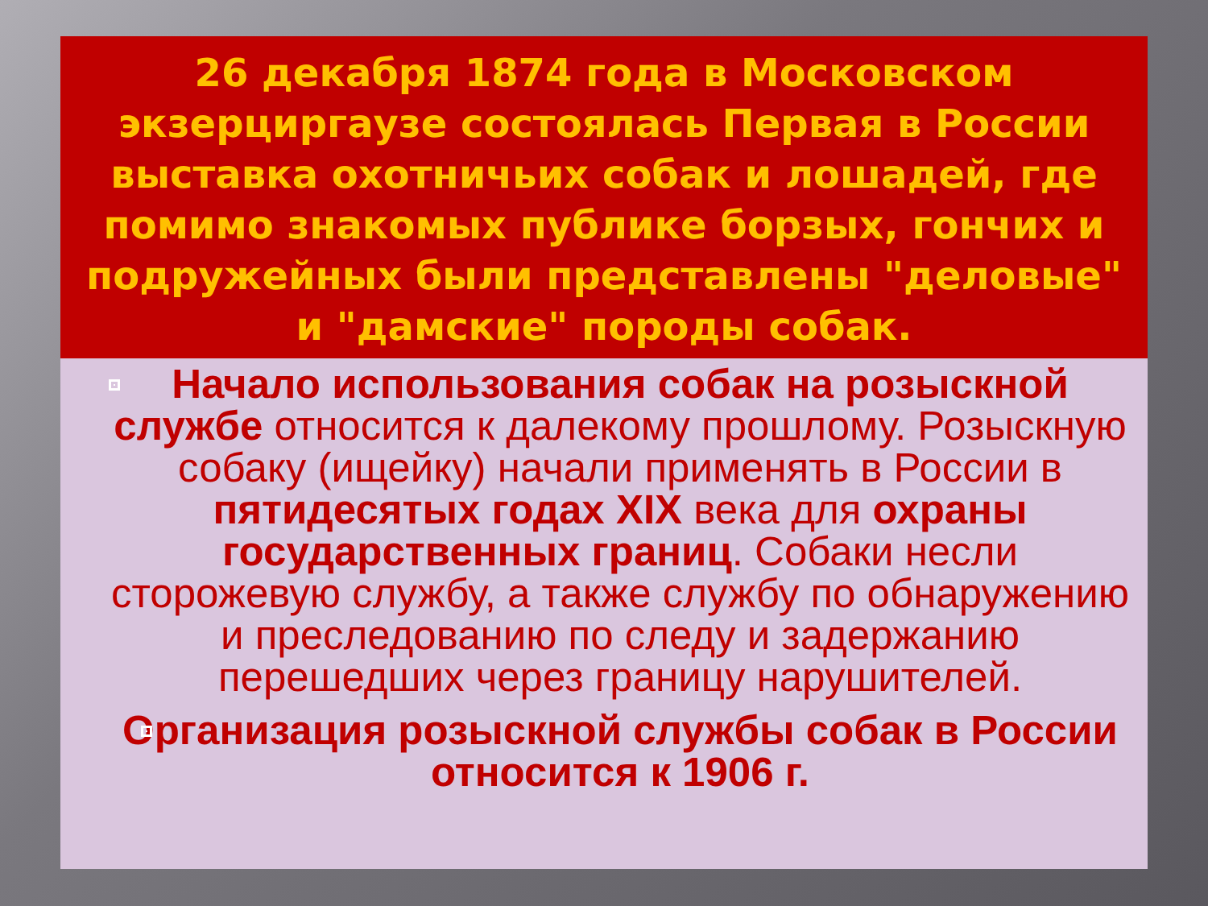26 декабря 1874 года в Московском экзерциргаузе состоялась Первая в России выставка охотничьих собак и лошадей, где помимо знакомых публике борзых, гончих и подружейных были представлены "деловые" и "дамские" породы собак.
Начало использования собак на розыскной службе относится к далекому прошлому. Розыскную собаку (ищейку) начали применять в России в пятидесятых годах XIX века для охраны государственных границ. Собаки несли сторожевую службу, а также службу по обнаружению и преследованию по следу и задержанию перешедших через границу нарушителей.
Организация розыскной службы собак в России относится к 1906 г.